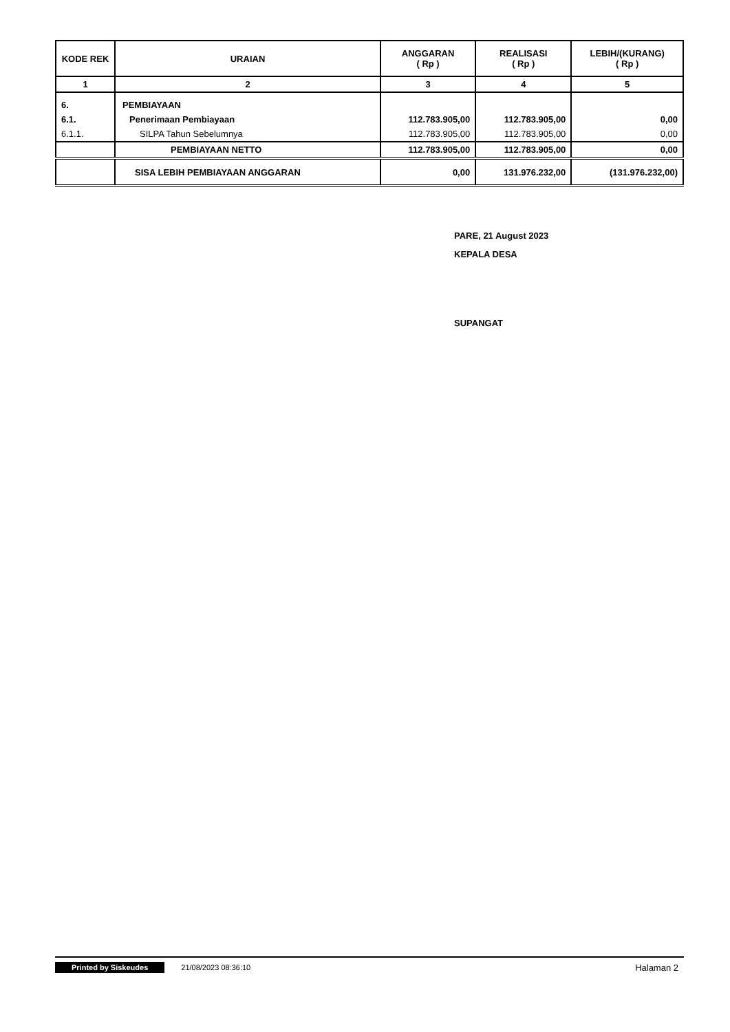| KODE REK | URAIAN | ANGGARAN ( Rp ) | REALISASI ( Rp ) | LEBIH/(KURANG) ( Rp ) |
| --- | --- | --- | --- | --- |
| 1 | 2 | 3 | 4 | 5 |
| 6. | PEMBIAYAAN | | | |
| 6.1. | Penerimaan Pembiayaan | 112.783.905,00 | 112.783.905,00 | 0,00 |
| 6.1.1. | SILPA Tahun Sebelumnya | 112.783.905,00 | 112.783.905,00 | 0,00 |
| | PEMBIAYAAN NETTO | 112.783.905,00 | 112.783.905,00 | 0,00 |
| | SISA LEBIH PEMBIAYAAN ANGGARAN | 0,00 | 131.976.232,00 | (131.976.232,00) |
PARE, 21 August 2023
KEPALA DESA
SUPANGAT
Printed by Siskeudes 21/08/2023 08:36:10 Halaman 2